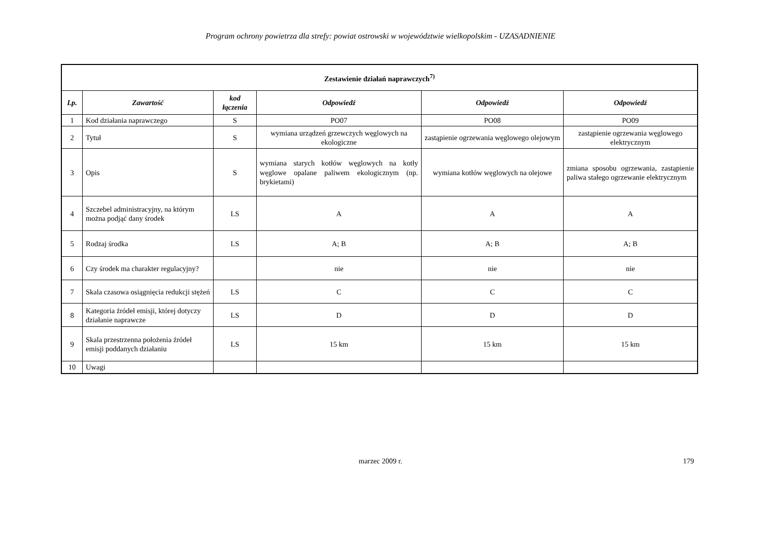Program ochrony powietrza dla strefy: powiat ostrowski w województwie wielkopolskim - UZASADNIENIE
| Zestawienie działań naprawczych<sup>7)</sup> | | | | | |
| Lp. | Zawartość | kod łączenia | Odpowiedź | Odpowiedź | Odpowiedź |
| 1 | Kod działania naprawczego | S | PO07 | PO08 | PO09 |
| 2 | Tytuł | S | wymiana urządzeń grzewczych węglowych na ekologiczne | zastąpienie ogrzewania węglowego olejowym | zastąpienie ogrzewania węglowego elektrycznym |
| 3 | Opis | S | wymiana starych kotłów węglowych na kotły węglowe opalane paliwem ekologicznym (np. brykietami) | wymiana kotłów węglowych na olejowe | zmiana sposobu ogrzewania, zastąpienie paliwa stałego ogrzewanie elektrycznym |
| 4 | Szczebel administracyjny, na którym można podjąć dany środek | LS | A | A | A |
| 5 | Rodzaj środka | LS | A; B | A; B | A; B |
| 6 | Czy środek ma charakter regulacyjny? | | nie | nie | nie |
| 7 | Skala czasowa osiągnięcia redukcji stężeń | LS | C | C | C |
| 8 | Kategoria źródeł emisji, której dotyczy działanie naprawcze | LS | D | D | D |
| 9 | Skala przestrzenna położenia źródeł emisji poddanych działaniu | LS | 15 km | 15 km | 15 km |
| 10 | Uwagi | | | | |
marzec 2009 r. 179